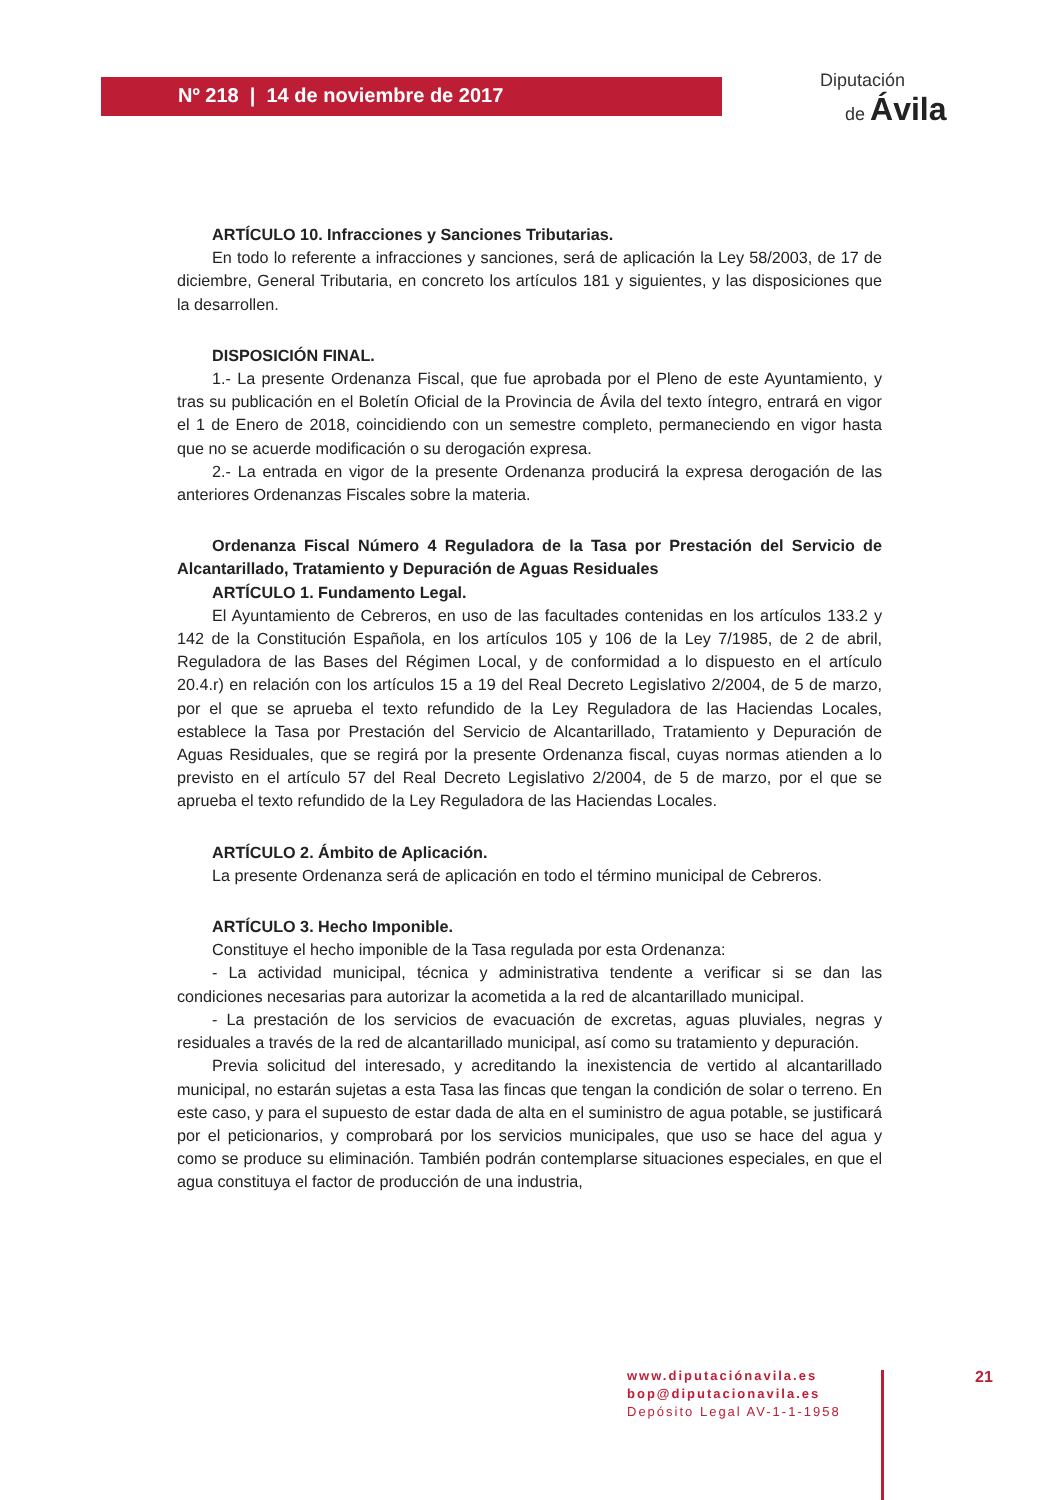Nº 218 | 14 de noviembre de 2017
Diputación
de Ávila
ARTÍCULO 10. Infracciones y Sanciones Tributarias.
En todo lo referente a infracciones y sanciones, será de aplicación la Ley 58/2003, de 17 de diciembre, General Tributaria, en concreto los artículos 181 y siguientes, y las disposiciones que la desarrollen.
DISPOSICIÓN FINAL.
1.- La presente Ordenanza Fiscal, que fue aprobada por el Pleno de este Ayuntamiento, y tras su publicación en el Boletín Oficial de la Provincia de Ávila del texto íntegro, entrará en vigor el 1 de Enero de 2018, coincidiendo con un semestre completo, permaneciendo en vigor hasta que no se acuerde modificación o su derogación expresa.
2.- La entrada en vigor de la presente Ordenanza producirá la expresa derogación de las anteriores Ordenanzas Fiscales sobre la materia.
Ordenanza Fiscal Número 4 Reguladora de la Tasa por Prestación del Servicio de Alcantarillado, Tratamiento y Depuración de Aguas Residuales
ARTÍCULO 1. Fundamento Legal.
El Ayuntamiento de Cebreros, en uso de las facultades contenidas en los artículos 133.2 y 142 de la Constitución Española, en los artículos 105 y 106 de la Ley 7/1985, de 2 de abril, Reguladora de las Bases del Régimen Local, y de conformidad a lo dispuesto en el artículo 20.4.r) en relación con los artículos 15 a 19 del Real Decreto Legislativo 2/2004, de 5 de marzo, por el que se aprueba el texto refundido de la Ley Reguladora de las Haciendas Locales, establece la Tasa por Prestación del Servicio de Alcantarillado, Tratamiento y Depuración de Aguas Residuales, que se regirá por la presente Ordenanza fiscal, cuyas normas atienden a lo previsto en el artículo 57 del Real Decreto Legislativo 2/2004, de 5 de marzo, por el que se aprueba el texto refundido de la Ley Reguladora de las Haciendas Locales.
ARTÍCULO 2. Ámbito de Aplicación.
La presente Ordenanza será de aplicación en todo el término municipal de Cebreros.
ARTÍCULO 3. Hecho Imponible.
Constituye el hecho imponible de la Tasa regulada por esta Ordenanza:
- La actividad municipal, técnica y administrativa tendente a verificar si se dan las condiciones necesarias para autorizar la acometida a la red de alcantarillado municipal.
- La prestación de los servicios de evacuación de excretas, aguas pluviales, negras y residuales a través de la red de alcantarillado municipal, así como su tratamiento y depuración.
Previa solicitud del interesado, y acreditando la inexistencia de vertido al alcantarillado municipal, no estarán sujetas a esta Tasa las fincas que tengan la condición de solar o terreno. En este caso, y para el supuesto de estar dada de alta en el suministro de agua potable, se justificará por el peticionarios, y comprobará por los servicios municipales, que uso se hace del agua y como se produce su eliminación. También podrán contemplarse situaciones especiales, en que el agua constituya el factor de producción de una industria,
www.diputaciónavila.es
bop@diputacionavila.es
Depósito Legal AV-1-1-1958
21